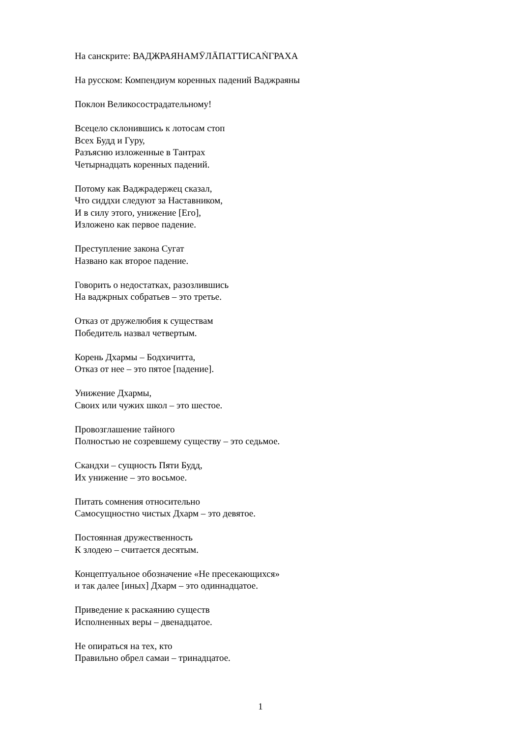На санскрите: ВАДЖРАЯНАМӮЛĀПАТТИСАṄГРАХА
На русском: Компендиум коренных падений Ваджраяны
Поклон Великосострадательному!
Всецело склонившись к лотосам стоп
Всех Будд и Гуру,
Разъясню изложенные в Тантрах
Четырнадцать коренных падений.
Потому как Ваджрадержец сказал,
Что сиддхи следуют за Наставником,
И в силу этого, унижение [Его],
Изложено как первое падение.
Преступление закона Сугат
Названо как второе падение.
Говорить о недостатках, разозлившись
На ваджрных собратьев – это третье.
Отказ от дружелюбия к существам
Победитель назвал четвертым.
Корень Дхармы – Бодхичитта,
Отказ от нее – это пятое [падение].
Унижение Дхармы,
Своих или чужих школ – это шестое.
Провозглашение тайного
Полностью не созревшему существу – это седьмое.
Скандхи – сущность Пяти Будд,
Их унижение – это восьмое.
Питать сомнения относительно
Самосущностно чистых Дхарм – это девятое.
Постоянная дружественность
К злодею – считается десятым.
Концептуальное обозначение «Не пресекающихся»
и так далее [иных] Дхарм – это одиннадцатое.
Приведение к раскаянию существ
Исполненных веры – двенадцатое.
Не опираться на тех, кто
Правильно обрел самаи – тринадцатое.
1